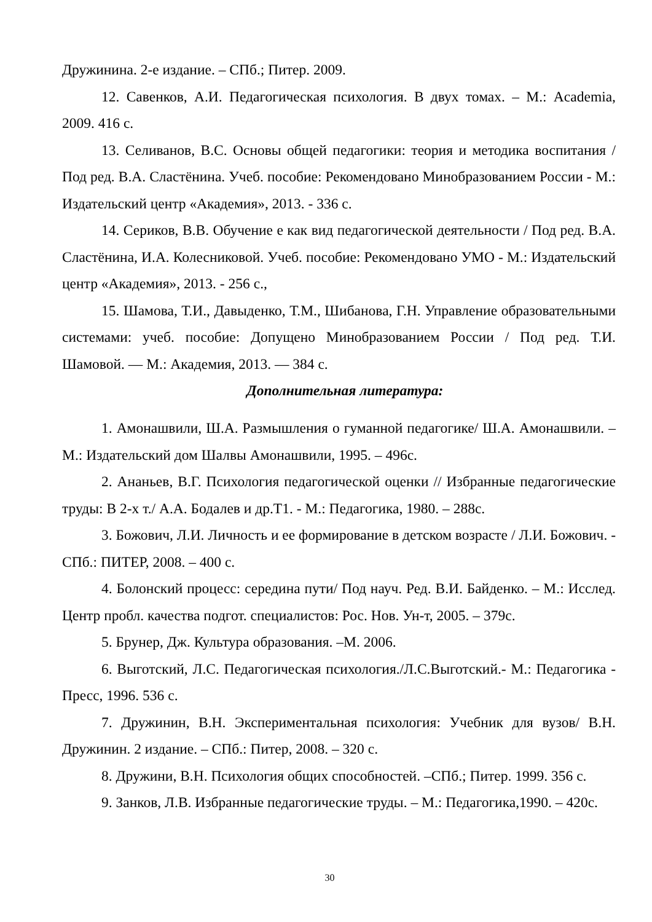Дружинина. 2-е издание. – СПб.; Питер. 2009.
12. Савенков, А.И. Педагогическая психология. В двух томах. – М.: Academia, 2009. 416 с.
13. Селиванов, В.С. Основы общей педагогики: теория и методика воспитания / Под ред. В.А. Сластёнина. Учеб. пособие: Рекомендовано Минобразованием России - М.: Издательский центр «Академия», 2013. - 336 с.
14. Сериков, В.В. Обучение е как вид педагогической деятельности / Под ред. В.А. Сластёнина, И.А. Колесниковой. Учеб. пособие: Рекомендовано УМО - М.: Издательский центр «Академия», 2013. - 256 с.,
15. Шамова, Т.И., Давыденко, Т.М., Шибанова, Г.Н. Управление образовательными системами: учеб. пособие: Допущено Минобразованием России / Под ред. Т.И. Шамовой. — М.: Академия, 2013. — 384 с.
Дополнительная литература:
1. Амонашвили, Ш.А. Размышления о гуманной педагогике/ Ш.А. Амонашвили. – М.: Издательский дом Шалвы Амонашвили, 1995. – 496с.
2. Ананьев, В.Г. Психология педагогической оценки // Избранные педагогические труды: В 2-х т./ А.А. Бодалев и др.Т1. - М.: Педагогика, 1980. – 288с.
3. Божович, Л.И. Личность и ее формирование в детском возрасте / Л.И. Божович. - СПб.: ПИТЕР, 2008. – 400 с.
4. Болонский процесс: середина пути/ Под науч. Ред. В.И. Байденко. – М.: Исслед. Центр пробл. качества подгот. специалистов: Рос. Нов. Ун-т, 2005. – 379с.
5. Брунер, Дж. Культура образования. –М. 2006.
6. Выготский, Л.С. Педагогическая психология./Л.С.Выготский.- М.: Педагогика - Пресс, 1996. 536 с.
7. Дружинин, В.Н. Экспериментальная психология: Учебник для вузов/ В.Н. Дружинин. 2 издание. – СПб.: Питер, 2008. – 320 с.
8. Дружини, В.Н. Психология общих способностей. –СПб.; Питер. 1999. 356 с.
9. Занков, Л.В. Избранные педагогические труды. – М.: Педагогика,1990. – 420с.
30